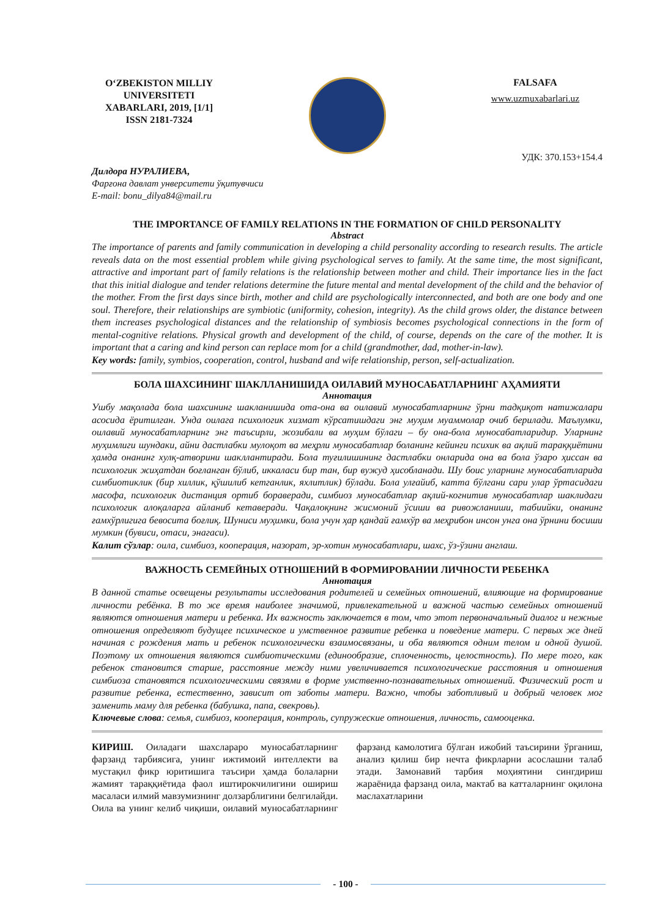O‘ZBEKISTON MILLIY UNIVERSITETI XABARLARI, 2019, [1/1]
ISSN 2181-7324
FALSAFA
www.uzmuxabarlari.uz
УДК: 370.153+154.4
Дилдора НУРАЛИЕВА,
Фарғона давлат унверситети ўқитувчиси
E-mail: bonu_dilya84@mail.ru
THE IMPORTANCE OF FAMILY RELATIONS IN THE FORMATION OF CHILD PERSONALITY
Abstract
The importance of parents and family communication in developing a child personality according to research results. The article reveals data on the most essential problem while giving psychological serves to family. At the same time, the most significant, attractive and important part of family relations is the relationship between mother and child. Their importance lies in the fact that this initial dialogue and tender relations determine the future mental and mental development of the child and the behavior of the mother. From the first days since birth, mother and child are psychologically interconnected, and both are one body and one soul. Therefore, their relationships are symbiotic (uniformity, cohesion, integrity). As the child grows older, the distance between them increases psychological distances and the relationship of symbiosis becomes psychological connections in the form of mental-cognitive relations. Physical growth and development of the child, of course, depends on the care of the mother. It is important that a caring and kind person can replace mom for a child (grandmother, dad, mother-in-law).
Key words: family, symbios, cooperation, control, husband and wife relationship, person, self-actualization.
БОЛА ШАХСИНИНГ ШАКЛЛАНИШИДА ОИЛАВИЙ МУНОСАБАТЛАРНИНГ АҲАМИЯТИ
Аннотация
Ушбу мақолада бола шахсининг шакланишида ота-она ва оилавий муносабатларнинг ўрни тадқиқот натижалари асосида ёритилган. Унда оилага психологик хизмат кўрсатишдаги энг муҳим муаммолар очиб берилади. Маълумки, оилавий муносабатларнинг энг таъсирли, жозибали ва муҳим бўлаги – бу она-бола муносабатларидир. Уларнинг муҳимлиги шундаки, айни дастлабки мулоқот ва меҳрли муносабатлар боланинг кейинги психик ва ақлий тараққиётини ҳамда онанинг хулқ-атворини шакллантиради. Бола туғилишининг дастлабки онларида она ва бола ўзаро ҳиссан ва психологик жиҳатдан боғланган бўлиб, иккаласи бир тан, бир вужуд ҳисобланади. Шу боис уларнинг муносабатларида симбиотиклик (бир хиллик, қўшилиб кетганлик, яхлитлик) бўлади. Бола улғайиб, катта бўлгани сари улар ўртасидаги масофа, психологик дистанция ортиб бораверади, симбиоз муносабатлар ақлий-когнитив муносабатлар шаклидаги психологик алоқаларга айланиб кетаверади. Чақалоқнинг жисмоний ўсиши ва ривожланиши, табиийки, онанинг ғамхўрлигига бевосита боғлиқ. Шуниси муҳимки, бола учун ҳар қандай ғамхўр ва меҳрибон инсон унга она ўрнини босиши мумкин (бувиси, отаси, энагаси).
Калит сўзлар: оила, симбиоз, кооперация, назорат, эр-хотин муносабатлари, шахс, ўз-ўзини англаш.
ВАЖНОСТЬ СЕМЕЙНЫХ ОТНОШЕНИЙ В ФОРМИРОВАНИИ ЛИЧНОСТИ РЕБЕНКА
Аннотация
В данной статье освещены результаты исследования родителей и семейных отношений, влияющие на формирование личности ребёнка. В то же время наиболее значимой, привлекательной и важной частью семейных отношений являются отношения матери и ребенка. Их важность заключается в том, что этот первоначальный диалог и нежные отношения определяют будущее психическое и умственное развитие ребенка и поведение матери. С первых же дней начиная с рождения мать и ребенок психологически взаимосвязаны, и оба являются одним телом и одной душой. Поэтому их отношения являются симбиотическими (единообразие, сплоченность, целостность). По мере того, как ребенок становится старше, расстояние между ними увеличивается психологические расстояния и отношения симбиоза становятся психологическими связями в форме умственно-познавательных отношений. Физический рост и развитие ребенка, естественно, зависит от заботы матери. Важно, чтобы заботливый и добрый человек мог заменить маму для ребенка (бабушка, папа, свекровь).
Ключевые слова: семья, симбиоз, кооперация, контроль, супружеские отношения, личность, самооценка.
КИРИШ. Оиладаги шахслараро муносабатларнинг фарзанд тарбиясига, унинг ижтимоий интеллекти ва мустақил фикр юритишига таъсири ҳамда болаларни жамият тараққиётида фаол иштирокчилигини ошириш масаласи илмий мавзумизнинг долзарблигини белгилайди. Оила ва унинг келиб чиқиши, оилавий муносабатларнинг фарзанд камолотига бўлган ижобий таъсирини ўрганиш, анализ қилиш бир нечта фикрларни асослашни талаб этади. Замонавий тарбия моҳиятини сингдириш жараёнида фарзанд оила, мактаб ва катталарнинг оқилона маслахатларини
- 100 -